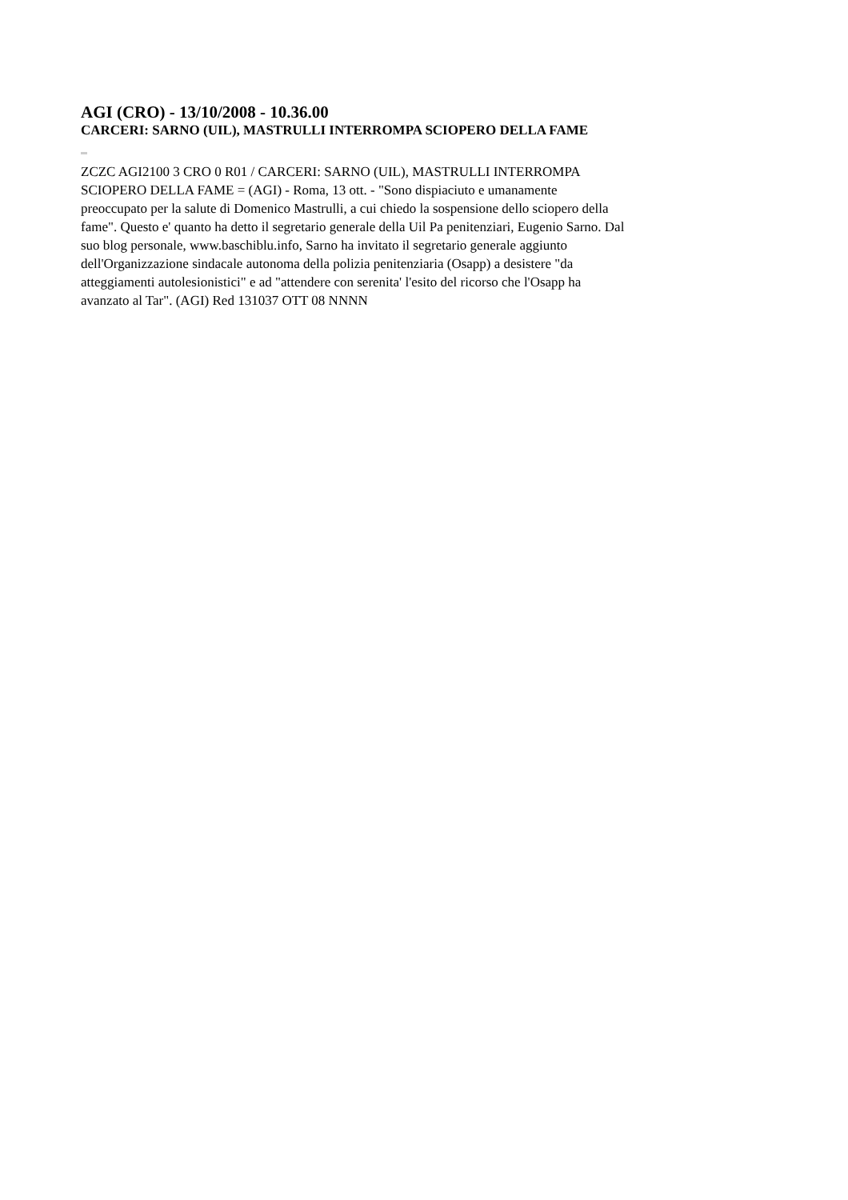AGI (CRO) - 13/10/2008 - 10.36.00
CARCERI: SARNO (UIL), MASTRULLI INTERROMPA SCIOPERO DELLA FAME
ZCZC AGI2100 3 CRO 0 R01 / CARCERI: SARNO (UIL), MASTRULLI INTERROMPA
SCIOPERO DELLA FAME = (AGI) - Roma, 13 ott. - "Sono dispiaciuto e umanamente
preoccupato per la salute di Domenico Mastrulli, a cui chiedo la sospensione dello sciopero della
fame". Questo e' quanto ha detto il segretario generale della Uil Pa penitenziari, Eugenio Sarno. Dal
suo blog personale, www.baschiblu.info, Sarno ha invitato il segretario generale aggiunto
dell'Organizzazione sindacale autonoma della polizia penitenziaria (Osapp) a desistere "da
atteggiamenti autolesionistici" e ad "attendere con serenita' l'esito del ricorso che l'Osapp ha
avanzato al Tar". (AGI) Red 131037 OTT 08 NNNN